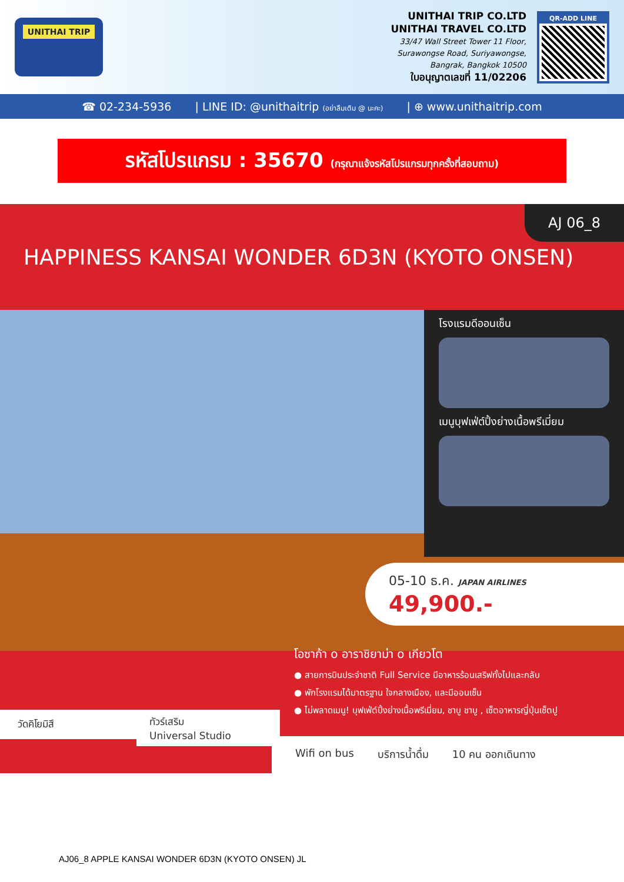UNITHAI TRIP
UNITHAI TRIP CO.LTD
UNITHAI TRAVEL CO.LTD
33/47 Wall Street Tower 11 Floor,
Surawongse Road, Suriyawongse,
Bangrak, Bangkok 10500
ใบอนุญาตเลขที่ 11/02206
QR-ADD LINE
☎ 02-234-5936 | LINE ID: @unithaitrip (อย่าลืมเติม @ นะคะ) | ⊕ www.unithaitrip.com
รหัสโปรแกรม : 35670 (กรุณาแจ้งรหัสโปรแกรมทุกครั้งที่สอบถาม)
AJ 06_8
HAPPINESS KANSAI WONDER 6D3N (KYOTO ONSEN)
โรงแรมดีออนเซ็น
เมนูบุฟเฟ่ต์ปิ้งย่างเนื้อพรีเมี่ยม
05-10 ธ.ค. JAPAN AIRLINES
49,900.-
โอซาก้า o อาราชิยาม่า o เกียวโต
● สายการบินประจำชาติ Full Service มีอาหารร้อนเสริฟทั้งไปและกลับ
● พักโรงแรมได้มาตรฐาน ใจกลางเมือง, และมีออนเซ็น
● ไม่พลาดเมนู! บุฟเฟ่ต์ปิ้งย่างเนื้อพรีเมี่ยม, ชาบู ชาบู , เซ็ตอาหารญี่ปุ่นเซ็ตปู
วัดคิโยมิสึ
ทัวร์เสริม
Universal Studio
Wifi on bus บริการน้ำดื่ม 10 คน ออกเดินทาง
AJ06_8 APPLE KANSAI WONDER 6D3N (KYOTO ONSEN) JL